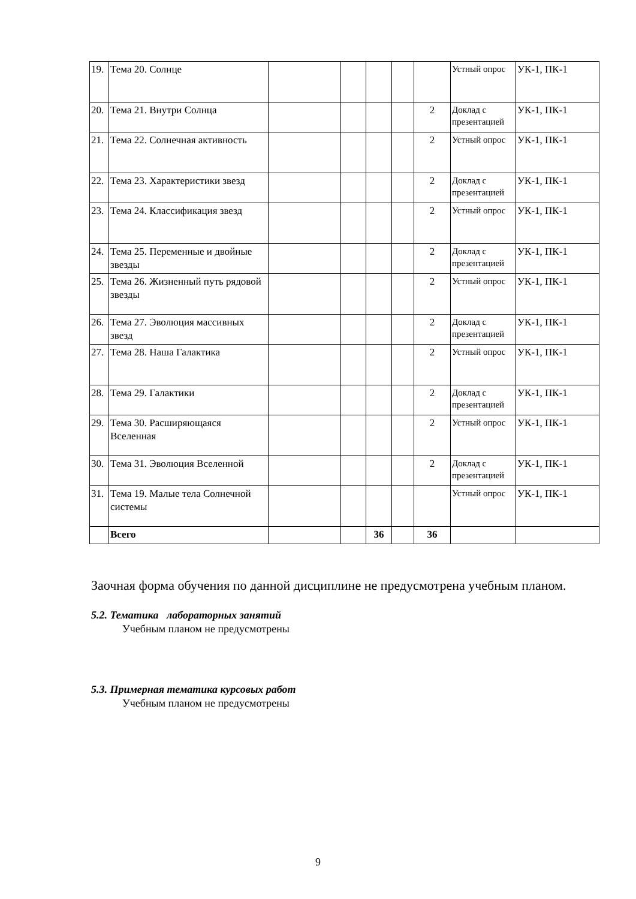| 19. | Тема 20. Солнце | | | | | | Устный опрос | УК-1, ПК-1 |
| 20. | Тема 21. Внутри Солнца | | | | | 2 | Доклад с презентацией | УК-1, ПК-1 |
| 21. | Тема 22. Солнечная активность | | | | | 2 | Устный опрос | УК-1, ПК-1 |
| 22. | Тема 23. Характеристики звезд | | | | | 2 | Доклад с презентацией | УК-1, ПК-1 |
| 23. | Тема 24. Классификация звезд | | | | | 2 | Устный опрос | УК-1, ПК-1 |
| 24. | Тема 25. Переменные и двойные звезды | | | | | 2 | Доклад с презентацией | УК-1, ПК-1 |
| 25. | Тема 26. Жизненный путь рядовой звезды | | | | | 2 | Устный опрос | УК-1, ПК-1 |
| 26. | Тема 27. Эволюция массивных звезд | | | | | 2 | Доклад с презентацией | УК-1, ПК-1 |
| 27. | Тема 28. Наша Галактика | | | | | 2 | Устный опрос | УК-1, ПК-1 |
| 28. | Тема 29. Галактики | | | | | 2 | Доклад с презентацией | УК-1, ПК-1 |
| 29. | Тема 30. Расширяющаяся Вселенная | | | | | 2 | Устный опрос | УК-1, ПК-1 |
| 30. | Тема 31. Эволюция Вселенной | | | | | 2 | Доклад с презентацией | УК-1, ПК-1 |
| 31. | Тема 19. Малые тела Солнечной системы | | | | | | Устный опрос | УК-1, ПК-1 |
| | Всего | | | 36 | | 36 | | |
Заочная форма обучения по данной дисциплине не предусмотрена учебным планом.
5.2. Тематика лабораторных занятий
Учебным планом не предусмотрены
5.3. Примерная тематика курсовых работ
Учебным планом не предусмотрены
9